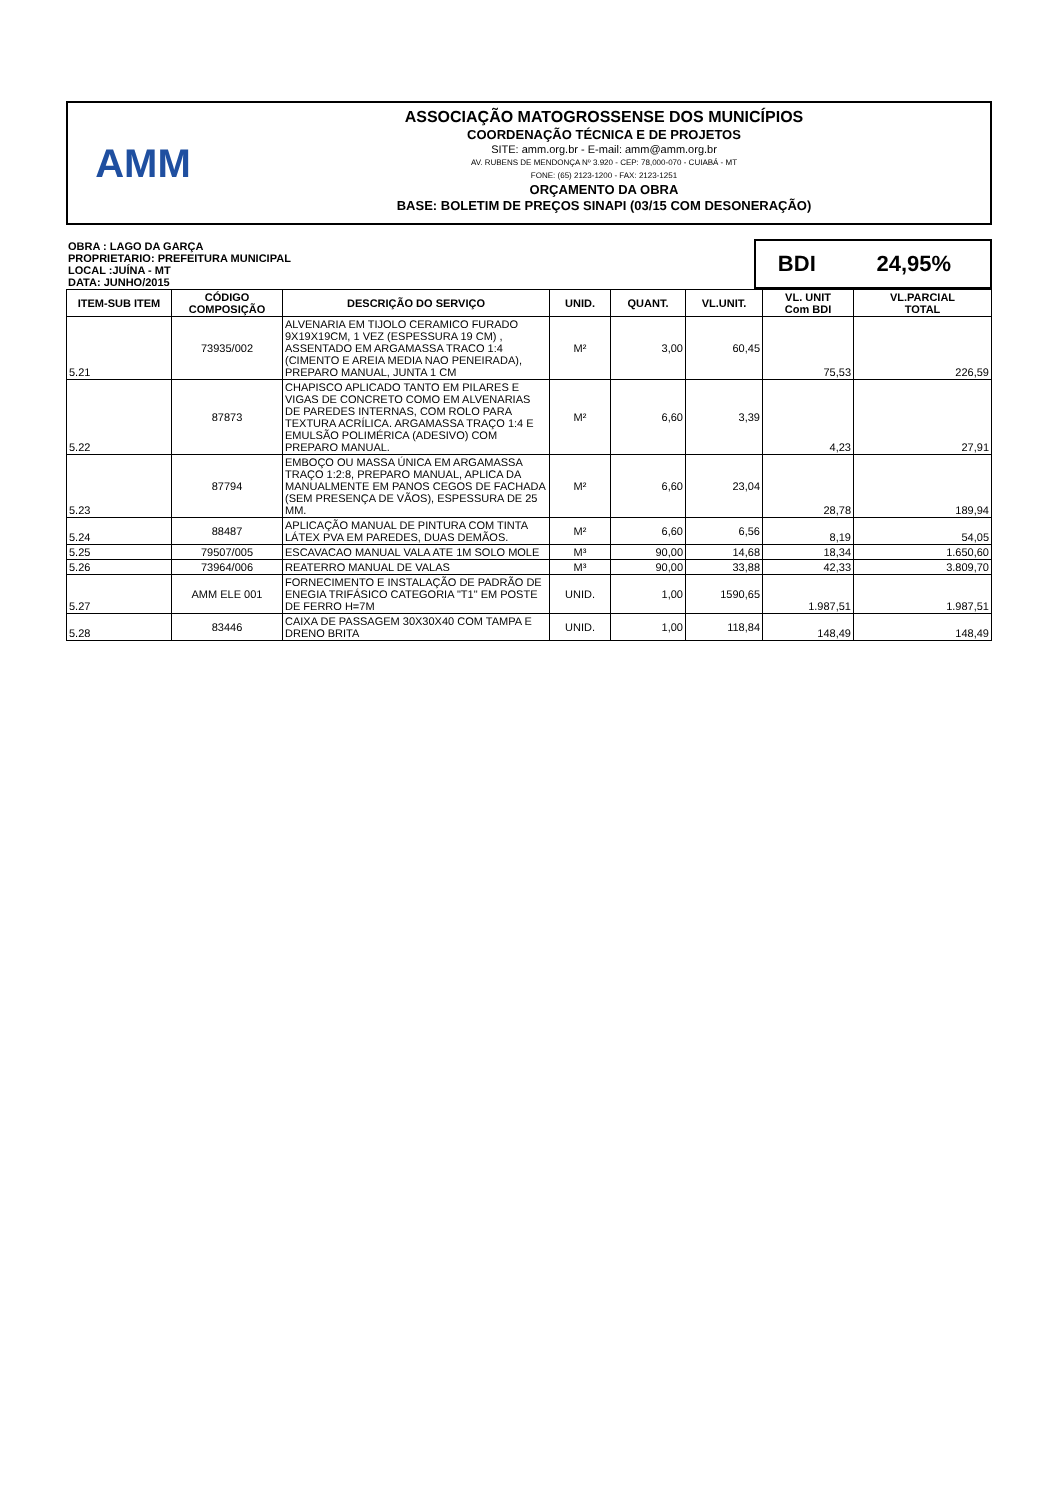AMM
ASSOCIAÇÃO MATOGROSSENSE DOS MUNICÍPIOS
COORDENAÇÃO TÉCNICA E DE PROJETOS
SITE: amm.org.br - E-mail: amm@amm.org.br
AV. RUBENS DE MENDONÇA Nº 3.920 - CEP: 78,000-070 - CUIABÁ - MT
FONE: (65) 2123-1200 - FAX: 2123-1251
ORÇAMENTO DA OBRA
BASE: BOLETIM DE PREÇOS SINAPI (03/15 COM DESONERAÇÃO)
| OBRA : LAGO DA GARÇA PROPRIETARIO: PREFEITURA MUNICIPAL LOCAL :JUÍNA - MT DATA: JUNHO/2015 | BDI | 24,95% |
| ITEM-SUB ITEM | CÓDIGO COMPOSIÇÃO | DESCRIÇÃO DO SERVIÇO | UNID. | QUANT. | VL.UNIT. | VL. UNIT Com BDI | VL.PARCIAL TOTAL |
| --- | --- | --- | --- | --- | --- | --- | --- |
| 5.21 | 73935/002 | ALVENARIA EM TIJOLO CERAMICO FURADO 9X19X19CM, 1 VEZ (ESPESSURA 19 CM) , ASSENTADO EM ARGAMASSA TRACO 1:4 (CIMENTO E AREIA MEDIA NAO PENEIRADA), PREPARO MANUAL, JUNTA 1 CM | M² | 3,00 | 60,45 | 75,53 | 226,59 |
| 5.22 | 87873 | CHAPISCO APLICADO TANTO EM PILARES E VIGAS DE CONCRETO COMO EM ALVENARIAS DE PAREDES INTERNAS, COM ROLO PARA TEXTURA ACRÍLICA. ARGAMASSA TRAÇO 1:4 E EMULSÃO POLIMÉRICA (ADESIVO) COM PREPARO MANUAL. | M² | 6,60 | 3,39 | 4,23 | 27,91 |
| 5.23 | 87794 | EMBOÇO OU MASSA ÚNICA EM ARGAMASSA TRAÇO 1:2:8, PREPARO MANUAL, APLICA DA MANUALMENTE EM PANOS CEGOS DE FACHADA (SEM PRESENÇA DE VÃOS), ESPESSURA DE 25 MM. | M² | 6,60 | 23,04 | 28,78 | 189,94 |
| 5.24 | 88487 | APLICAÇÃO MANUAL DE PINTURA COM TINTA LÁTEX PVA EM PAREDES, DUAS DEMÃOS. | M² | 6,60 | 6,56 | 8,19 | 54,05 |
| 5.25 | 79507/005 | ESCAVACAO MANUAL VALA ATE 1M SOLO MOLE | M³ | 90,00 | 14,68 | 18,34 | 1.650,60 |
| 5.26 | 73964/006 | REATERRO MANUAL DE VALAS | M³ | 90,00 | 33,88 | 42,33 | 3.809,70 |
| 5.27 | AMM ELE 001 | FORNECIMENTO E INSTALAÇÃO DE PADRÃO DE ENEGIA TRIFÁSICO CATEGORIA "T1" EM POSTE DE FERRO H=7M | UNID. | 1,00 | 1590,65 | 1.987,51 | 1.987,51 |
| 5.28 | 83446 | CAIXA DE PASSAGEM 30X30X40 COM TAMPA E DRENO BRITA | UNID. | 1,00 | 118,84 | 148,49 | 148,49 |